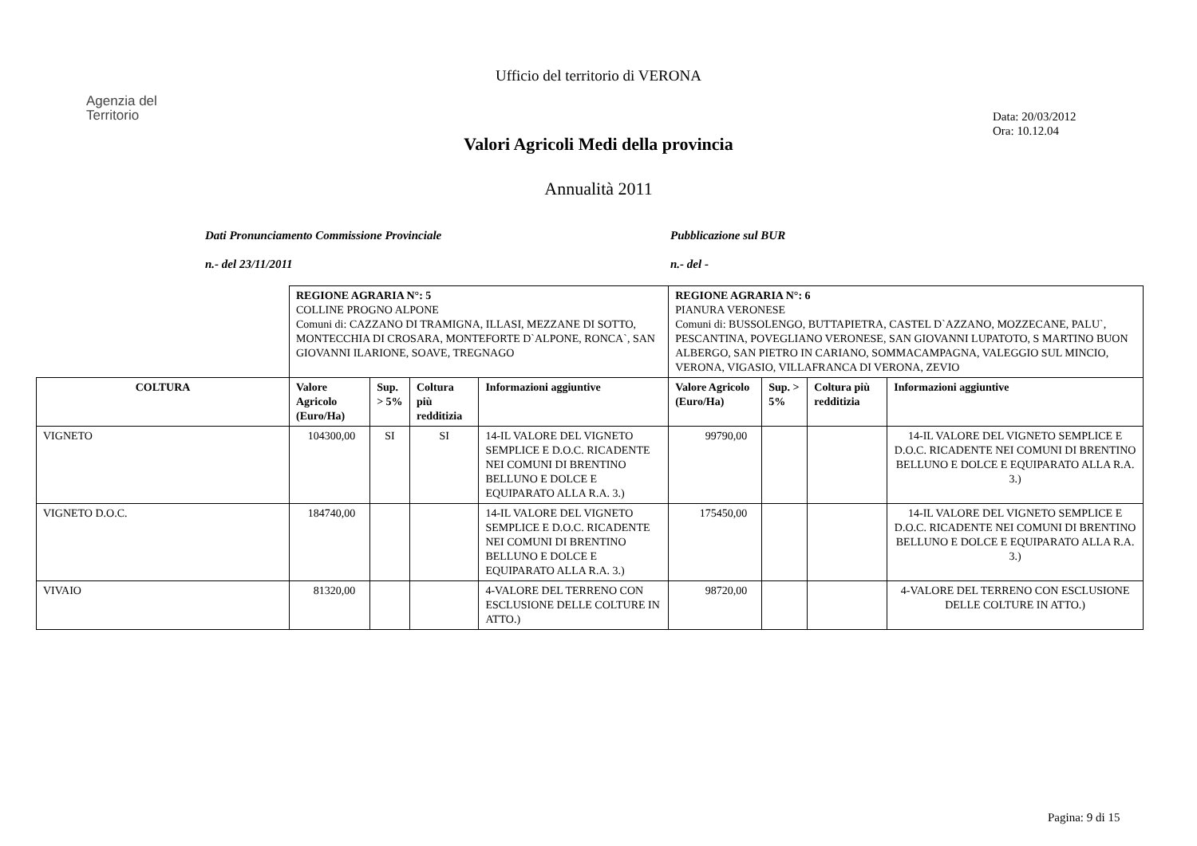Ufficio del territorio di VERONA
Agenzia del
Territorio
Data: 20/03/2012
Ora: 10.12.04
Valori Agricoli Medi della provincia
Annualità 2011
Dati Pronunciamento Commissione Provinciale
n.- del 23/11/2011
Pubblicazione sul BUR
n.- del -
| | REGIONE AGRARIA N°: 5 COLLINE PROGNO ALPONE Comuni di: CAZZANO DI TRAMIGNA, ILLASI, MEZZANE DI SOTTO, MONTECCHIA DI CROSARA, MONTEFORTE D`ALPONE, RONCA`, SAN GIOVANNI ILARIONE, SOAVE, TREGNAGO | | | | REGIONE AGRARIA N°: 6 PIANURA VERONESE Comuni di: BUSSOLENGO, BUTTAPIETRA, CASTEL D`AZZANO, MOZZECANE, PALU`, PESCANTINA, POVEGLIANO VERONESE, SAN GIOVANNI LUPATOTO, S MARTINO BUON ALBERGO, SAN PIETRO IN CARIANO, SOMMACAMPAGNA, VALEGGIO SUL MINCIO, VERONA, VIGASIO, VILLAFRANCA DI VERONA, ZEVIO | | | |
| COLTURA | Valore Agricolo (Euro/Ha) | Sup. > 5% | Coltura più redditizia | Informazioni aggiuntive | Valore Agricolo (Euro/Ha) | Sup. > 5% | Coltura più redditizia | Informazioni aggiuntive |
| VIGNETO | 104300,00 | SI | SI | 14-IL VALORE DEL VIGNETO SEMPLICE E D.O.C. RICADENTE NEI COMUNI DI BRENTINO BELLUNO E DOLCE E EQUIPARATO ALLA R.A. 3.) | 99790,00 | | | 14-IL VALORE DEL VIGNETO SEMPLICE E D.O.C. RICADENTE NEI COMUNI DI BRENTINO BELLUNO E DOLCE E EQUIPARATO ALLA R.A. 3.) |
| VIGNETO D.O.C. | 184740,00 | | | 14-IL VALORE DEL VIGNETO SEMPLICE E D.O.C. RICADENTE NEI COMUNI DI BRENTINO BELLUNO E DOLCE E EQUIPARATO ALLA R.A. 3.) | 175450,00 | | | 14-IL VALORE DEL VIGNETO SEMPLICE E D.O.C. RICADENTE NEI COMUNI DI BRENTINO BELLUNO E DOLCE E EQUIPARATO ALLA R.A. 3.) |
| VIVAIO | 81320,00 | | | 4-VALORE DEL TERRENO CON ESCLUSIONE DELLE COLTURE IN ATTO.) | 98720,00 | | | 4-VALORE DEL TERRENO CON ESCLUSIONE DELLE COLTURE IN ATTO.) |
Pagina: 9 di 15